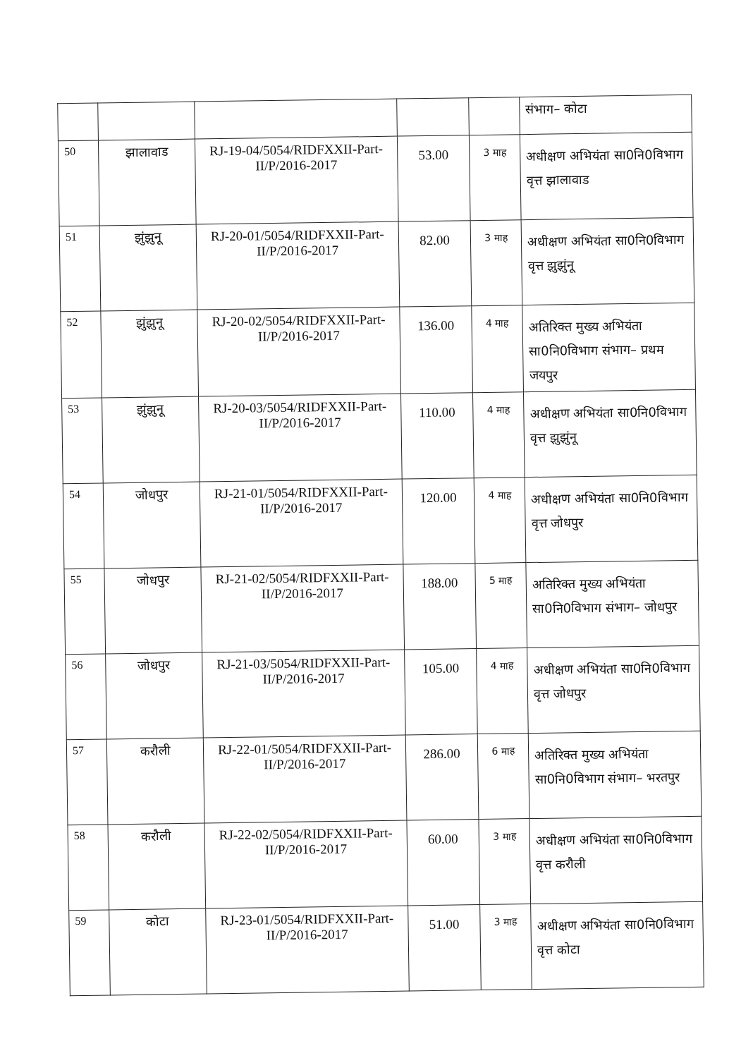| | | | | | संभाग– कोटा |
| 50 | झालावाड | RJ-19-04/5054/RIDFXXII-Part-II/P/2016-2017 | 53.00 | 3 माह | अधीक्षण अभियंता सा0नि0विभाग वृत्त झालावाड |
| 51 | झुंझुनू | RJ-20-01/5054/RIDFXXII-Part-II/P/2016-2017 | 82.00 | 3 माह | अधीक्षण अभियंता सा0नि0विभाग वृत्त झुझुंनू |
| 52 | झुंझुनू | RJ-20-02/5054/RIDFXXII-Part-II/P/2016-2017 | 136.00 | 4 माह | अतिरिक्त मुख्य अभियंता सा0नि0विभाग संभाग– प्रथम जयपुर |
| 53 | झुंझुनू | RJ-20-03/5054/RIDFXXII-Part-II/P/2016-2017 | 110.00 | 4 माह | अधीक्षण अभियंता सा0नि0विभाग वृत्त झुझुंनू |
| 54 | जोधपुर | RJ-21-01/5054/RIDFXXII-Part-II/P/2016-2017 | 120.00 | 4 माह | अधीक्षण अभियंता सा0नि0विभाग वृत्त जोधपुर |
| 55 | जोधपुर | RJ-21-02/5054/RIDFXXII-Part-II/P/2016-2017 | 188.00 | 5 माह | अतिरिक्त मुख्य अभियंता सा0नि0विभाग संभाग– जोधपुर |
| 56 | जोधपुर | RJ-21-03/5054/RIDFXXII-Part-II/P/2016-2017 | 105.00 | 4 माह | अधीक्षण अभियंता सा0नि0विभाग वृत्त जोधपुर |
| 57 | करौली | RJ-22-01/5054/RIDFXXII-Part-II/P/2016-2017 | 286.00 | 6 माह | अतिरिक्त मुख्य अभियंता सा0नि0विभाग संभाग– भरतपुर |
| 58 | करौली | RJ-22-02/5054/RIDFXXII-Part-II/P/2016-2017 | 60.00 | 3 माह | अधीक्षण अभियंता सा0नि0विभाग वृत्त करौली |
| 59 | कोटा | RJ-23-01/5054/RIDFXXII-Part-II/P/2016-2017 | 51.00 | 3 माह | अधीक्षण अभियंता सा0नि0विभाग वृत्त कोटा |